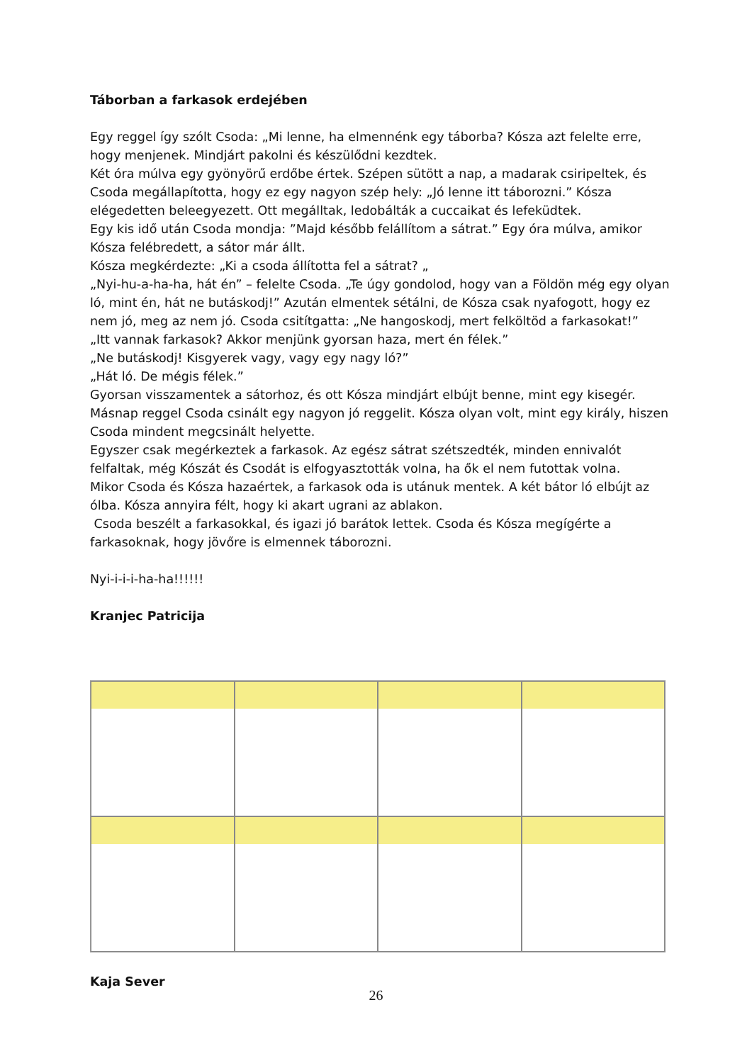Táborban a farkasok erdejében
Egy reggel így szólt Csoda: „Mi lenne, ha elmennénk egy táborba? Kósza azt felelte erre, hogy menjenek. Mindjárt pakolni és készülődni kezdtek.
Két óra múlva egy gyönyörű erdőbe értek. Szépen sütött a nap, a madarak csiripeltek, és Csoda megállapította, hogy ez egy nagyon szép hely: „Jó lenne itt táborozni.” Kósza elégedetten beleegyezett. Ott megálltak, ledobálták a cuccaikat és lefeküdtek.
Egy kis idő után Csoda mondja: ”Majd később felállítom a sátrat.” Egy óra múlva, amikor Kósza felébredett, a sátor már állt.
Kósza megkérdezte: „Ki a csoda állította fel a sátrat? „
„Nyi-hu-a-ha-ha, hát én” – felelte Csoda. „Te úgy gondolod, hogy van a Földön még egy olyan ló, mint én, hát ne butáskodj!” Azután elmentek sétálni, de Kósza csak nyafogott, hogy ez nem jó, meg az nem jó. Csoda csitítgatta: „Ne hangoskodj, mert felköltöd a farkasokat!”
„Itt vannak farkasok? Akkor menjünk gyorsan haza, mert én félek.”
„Ne butáskodj! Kisgyerek vagy, vagy egy nagy ló?”
„Hát ló. De mégis félek.”
Gyorsan visszamentek a sátorhoz, és ott Kósza mindjárt elbújt benne, mint egy kisegér.
Másnap reggel Csoda csinált egy nagyon jó reggelit. Kósza olyan volt, mint egy király, hiszen Csoda mindent megcsinált helyette.
Egyszer csak megérkeztek a farkasok. Az egész sátrat szétszedték, minden ennivalót felfaltak, még Kószát és Csodát is elfogyasztották volna, ha ők el nem futottak volna.
Mikor Csoda és Kósza hazaértek, a farkasok oda is utánuk mentek. A két bátor ló elbújt az ólba. Kósza annyira félt, hogy ki akart ugrani az ablakon.
Csoda beszélt a farkasokkal, és igazi jó barátok lettek. Csoda és Kósza megígérte a farkasoknak, hogy jövőre is elmennek táborozni.
Nyi-i-i-i-ha-ha!!!!!!
Kranjec Patricija
Kaja Sever
26